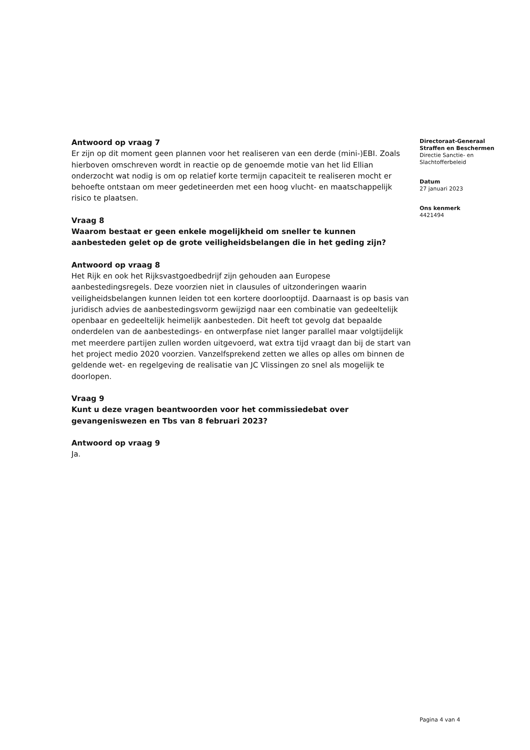Antwoord op vraag 7
Er zijn op dit moment geen plannen voor het realiseren van een derde (mini-)EBI. Zoals hierboven omschreven wordt in reactie op de genoemde motie van het lid Ellian onderzocht wat nodig is om op relatief korte termijn capaciteit te realiseren mocht er behoefte ontstaan om meer gedetineerden met een hoog vlucht- en maatschappelijk risico te plaatsen.
Vraag 8
Waarom bestaat er geen enkele mogelijkheid om sneller te kunnen aanbesteden gelet op de grote veiligheidsbelangen die in het geding zijn?
Antwoord op vraag 8
Het Rijk en ook het Rijksvastgoedbedrijf zijn gehouden aan Europese aanbestedingsregels. Deze voorzien niet in clausules of uitzonderingen waarin veiligheidsbelangen kunnen leiden tot een kortere doorlooptijd. Daarnaast is op basis van juridisch advies de aanbestedingsvorm gewijzigd naar een combinatie van gedeeltelijk openbaar en gedeeltelijk heimelijk aanbesteden. Dit heeft tot gevolg dat bepaalde onderdelen van de aanbestedings- en ontwerpfase niet langer parallel maar volgtijdelijk met meerdere partijen zullen worden uitgevoerd, wat extra tijd vraagt dan bij de start van het project medio 2020 voorzien. Vanzelfsprekend zetten we alles op alles om binnen de geldende wet- en regelgeving de realisatie van JC Vlissingen zo snel als mogelijk te doorlopen.
Vraag 9
Kunt u deze vragen beantwoorden voor het commissiedebat over gevangeniswezen en Tbs van 8 februari 2023?
Antwoord op vraag 9
Ja.
Directoraat-Generaal
Straffen en Beschermen
Directie Sanctie- en
Slachtofferbeleid
Datum
27 januari 2023
Ons kenmerk
4421494
Pagina 4 van 4